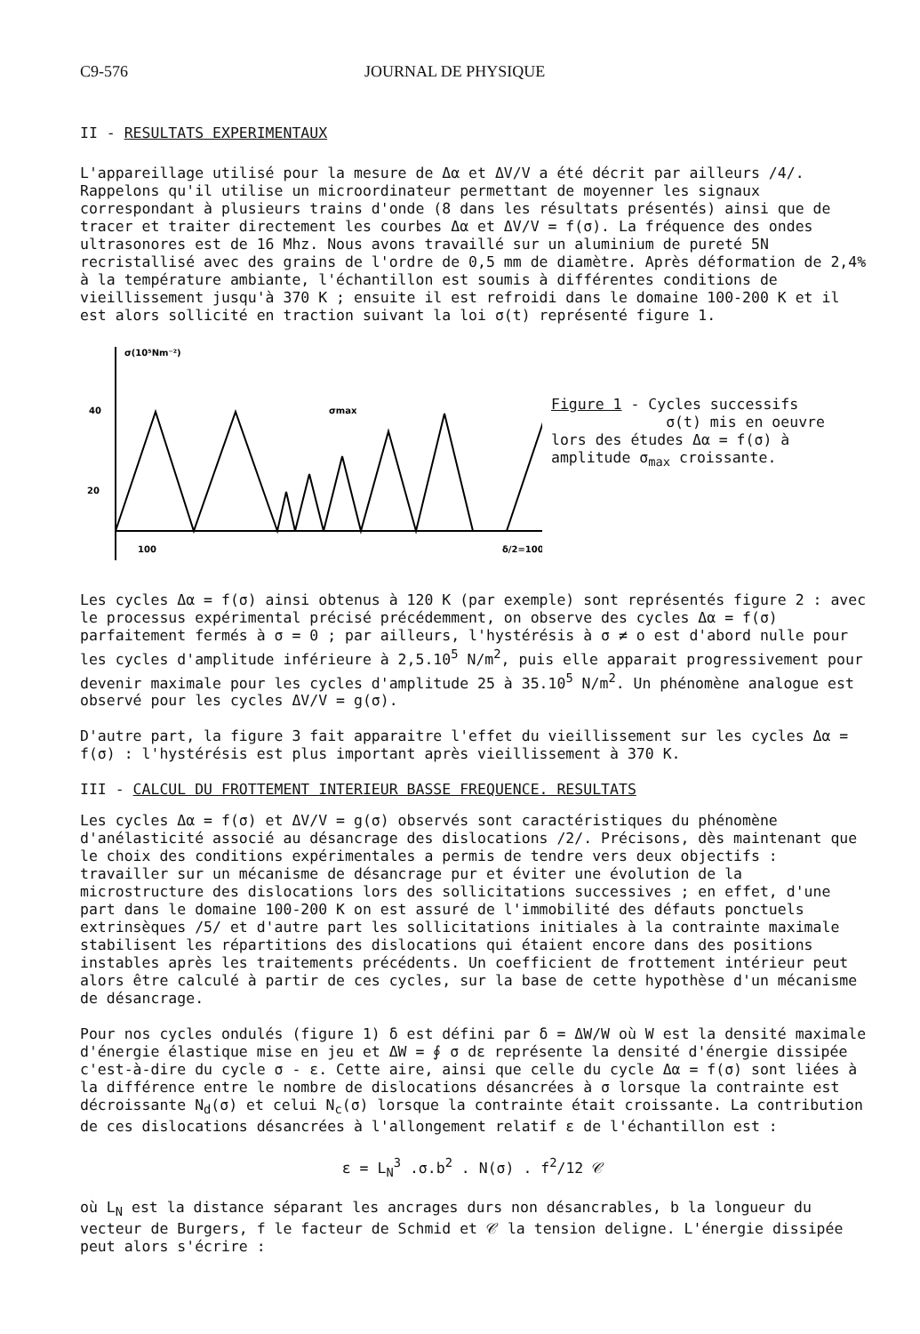C9-576 JOURNAL DE PHYSIQUE
II - RESULTATS EXPERIMENTAUX
L'appareillage utilisé pour la mesure de Δα et ΔV/V a été décrit par ailleurs /4/. Rappelons qu'il utilise un microordinateur permettant de moyenner les signaux correspondant à plusieurs trains d'onde (8 dans les résultats présentés) ainsi que de tracer et traiter directement les courbes Δα et ΔV/V = f(σ). La fréquence des ondes ultrasonores est de 16 Mhz. Nous avons travaillé sur un aluminium de pureté 5N recristallisé avec des grains de l'ordre de 0,5 mm de diamètre. Après déformation de 2,4% à la température ambiante, l'échantillon est soumis à différentes conditions de vieillissement jusqu'à 370 K ; ensuite il est refroidi dans le domaine 100-200 K et il est alors sollicité en traction suivant la loi σ(t) représenté figure 1.
σ(10⁵Nm⁻²)
40
20
σmax
100
δ/2=100
Figure 1 - Cycles successifs
σ(t) mis en oeuvre
lors des études Δα = f(σ) à
amplitude σ<sub>max</sub> croissante.
Les cycles Δα = f(σ) ainsi obtenus à 120 K (par exemple) sont représentés figure 2 : avec le processus expérimental précisé précédemment, on observe des cycles Δα = f(σ) parfaitement fermés à σ = 0 ; par ailleurs, l'hystérésis à σ ≠ o est d'abord nulle pour les cycles d'amplitude inférieure à 2,5.10<sup>5</sup> N/m<sup>2</sup>, puis elle apparait progressivement pour devenir maximale pour les cycles d'amplitude 25 à 35.10<sup>5</sup> N/m<sup>2</sup>. Un phénomène analogue est observé pour les cycles ΔV/V = g(σ).
D'autre part, la figure 3 fait apparaitre l'effet du vieillissement sur les cycles Δα = f(σ) : l'hystérésis est plus important après vieillissement à 370 K.
III - CALCUL DU FROTTEMENT INTERIEUR BASSE FREQUENCE. RESULTATS
Les cycles Δα = f(σ) et ΔV/V = g(σ) observés sont caractéristiques du phénomène d'anélasticité associé au désancrage des dislocations /2/. Précisons, dès maintenant que le choix des conditions expérimentales a permis de tendre vers deux objectifs : travailler sur un mécanisme de désancrage pur et éviter une évolution de la microstructure des dislocations lors des sollicitations successives ; en effet, d'une part dans le domaine 100-200 K on est assuré de l'immobilité des défauts ponctuels extrinsèques /5/ et d'autre part les sollicitations initiales à la contrainte maximale stabilisent les répartitions des dislocations qui étaient encore dans des positions instables après les traitements précédents. Un coefficient de frottement intérieur peut alors être calculé à partir de ces cycles, sur la base de cette hypothèse d'un mécanisme de désancrage.
Pour nos cycles ondulés (figure 1) δ est défini par δ = ΔW/W où W est la densité maximale d'énergie élastique mise en jeu et ΔW = ∮ σ dε représente la densité d'énergie dissipée c'est-à-dire du cycle σ - ε. Cette aire, ainsi que celle du cycle Δα = f(σ) sont liées à la différence entre le nombre de dislocations désancrées à σ lorsque la contrainte est décroissante N<sub>d</sub>(σ) et celui N<sub>c</sub>(σ) lorsque la contrainte était croissante. La contribution de ces dislocations désancrées à l'allongement relatif ε de l'échantillon est :
ε = L<sub>N</sub><sup>3</sup> .σ.b<sup>2</sup> . N(σ) . f<sup>2</sup>/12 𝒞
où L<sub>N</sub> est la distance séparant les ancrages durs non désancrables, b la longueur du vecteur de Burgers, f le facteur de Schmid et 𝒞 la tension deligne. L'énergie dissipée peut alors s'écrire :